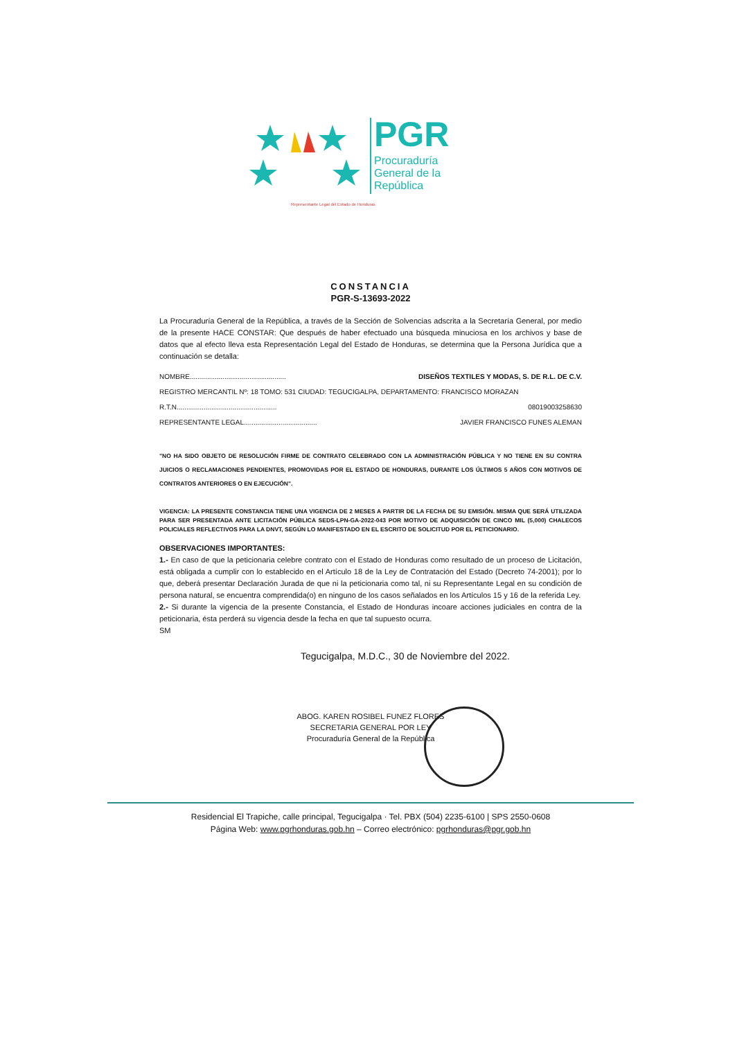PGR
Procuraduría
General de la
República
Representante Legal del Estado de Honduras
CONSTANCIA
PGR-S-13693-2022
La Procuraduría General de la República, a través de la Sección de Solvencias adscrita a la Secretaría General, por medio de la presente HACE CONSTAR: Que después de haber efectuado una búsqueda minuciosa en los archivos y base de datos que al efecto lleva esta Representación Legal del Estado de Honduras, se determina que la Persona Jurídica que a continuación se detalla:
NOMBRE.................................................. DISEÑOS TEXTILES Y MODAS, S. DE R.L. DE C.V.
REGISTRO MERCANTIL Nº: 18 TOMO: 531 CIUDAD: TEGUCIGALPA, DEPARTAMENTO: FRANCISCO MORAZAN
R.T.N.................................................... 08019003258630
REPRESENTANTE LEGAL...................................... JAVIER FRANCISCO FUNES ALEMAN
"NO HA SIDO OBJETO DE RESOLUCIÓN FIRME DE CONTRATO CELEBRADO CON LA ADMINISTRACIÓN PÚBLICA Y NO TIENE EN SU CONTRA JUICIOS O RECLAMACIONES PENDIENTES, PROMOVIDAS POR EL ESTADO DE HONDURAS, DURANTE LOS ÚLTIMOS 5 AÑOS CON MOTIVOS DE CONTRATOS ANTERIORES O EN EJECUCIÓN".
VIGENCIA: LA PRESENTE CONSTANCIA TIENE UNA VIGENCIA DE 2 MESES A PARTIR DE LA FECHA DE SU EMISIÓN. MISMA QUE SERÁ UTILIZADA PARA SER PRESENTADA ANTE LICITACIÓN PÚBLICA SEDS-LPN-GA-2022-043 POR MOTIVO DE ADQUISICIÓN DE CINCO MIL (5,000) CHALECOS POLICIALES REFLECTIVOS PARA LA DNVT, SEGÚN LO MANIFESTADO EN EL ESCRITO DE SOLICITUD POR EL PETICIONARIO.
OBSERVACIONES IMPORTANTES:
1.- En caso de que la peticionaria celebre contrato con el Estado de Honduras como resultado de un proceso de Licitación, está obligada a cumplir con lo establecido en el Artículo 18 de la Ley de Contratación del Estado (Decreto 74-2001); por lo que, deberá presentar Declaración Jurada de que ni la peticionaria como tal, ni su Representante Legal en su condición de persona natural, se encuentra comprendida(o) en ninguno de los casos señalados en los Artículos 15 y 16 de la referida Ley.
2.- Si durante la vigencia de la presente Constancia, el Estado de Honduras incoare acciones judiciales en contra de la peticionaria, ésta perderá su vigencia desde la fecha en que tal supuesto ocurra.
SM
Tegucigalpa, M.D.C., 30 de Noviembre del 2022.
ABOG. KAREN ROSIBEL FUNEZ FLORES
SECRETARIA GENERAL POR LEY
Procuraduría General de la República
Residencial El Trapiche, calle principal, Tegucigalpa · Tel. PBX (504) 2235-6100 | SPS 2550-0608
Página Web: www.pgrhonduras.gob.hn – Correo electrónico: pgrhonduras@pgr.gob.hn